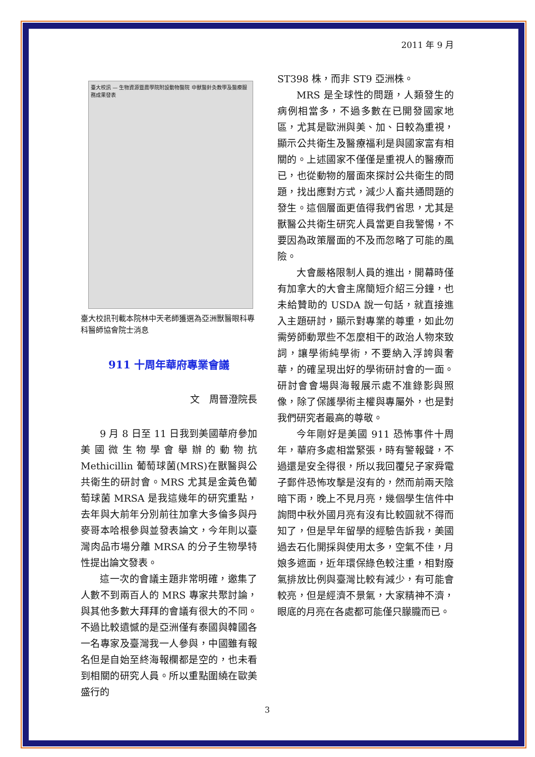2011 年 9 月
臺大校訊 — 生物資源暨農學院附設動物醫院 中獸醫針灸教學及醫療服務成果發表
臺大校訊刊載本院林中天老師獲選為亞洲獸醫眼科專科醫師協會院士消息
911 十周年華府專業會議
文　周晉澄院長
9 月 8 日至 11 日我到美國華府參加美國微生物學會舉辦的動物抗 Methicillin 葡萄球菌(MRS)在獸醫與公共衛生的研討會。MRS 尤其是金黃色葡萄球菌 MRSA 是我這幾年的研究重點，去年與大前年分別前往加拿大多倫多與丹麥哥本哈根參與並發表論文，今年則以臺灣肉品市場分離 MRSA 的分子生物學特性提出論文發表。
這一次的會議主題非常明確，邀集了人數不到兩百人的 MRS 專家共聚討論，與其他多數大拜拜的會議有很大的不同。不過比較遺憾的是亞洲僅有泰國與韓國各一名專家及臺灣我一人參與，中國雖有報名但是自始至終海報欄都是空的，也未看到相關的研究人員。所以重點圍繞在歐美盛行的
ST398 株，而非 ST9 亞洲株。
MRS 是全球性的問題，人類發生的病例相當多，不過多數在已開發國家地區，尤其是歐洲與美、加、日較為重視，顯示公共衛生及醫療福利是與國家富有相關的。上述國家不僅僅是重視人的醫療而已，也從動物的層面來探討公共衛生的問題，找出應對方式，減少人畜共通問題的發生。這個層面更值得我們省思，尤其是獸醫公共衛生研究人員當更自我警惕，不要因為政策層面的不及而忽略了可能的風險。
大會嚴格限制人員的進出，開幕時僅有加拿大的大會主席簡短介紹三分鐘，也未給贊助的 USDA 說一句話，就直接進入主題研討，顯示對專業的尊重，如此勿需勞師動眾些不怎麼相干的政治人物來致詞，讓學術純學術，不要納入浮誇與奢華，的確呈現出好的學術研討會的一面。研討會會場與海報展示處不准錄影與照像，除了保護學術主權與專屬外，也是對我們研究者最高的尊敬。
今年剛好是美國 911 恐怖事件十周年，華府多處相當緊張，時有警報聲，不過還是安全得很，所以我回覆兒子家舜電子郵件恐怖攻擊是沒有的，然而前兩天陰暗下雨，晚上不見月亮，幾個學生信件中詢問中秋外國月亮有沒有比較圓就不得而知了，但是早年留學的經驗告訴我，美國過去石化開採與使用太多，空氣不佳，月娘多遮面，近年環保綠色較注重，相對廢氣排放比例與臺灣比較有減少，有可能會較亮，但是經濟不景氣，大家精神不濟，眼底的月亮在各處都可能僅只朦朧而已。
3